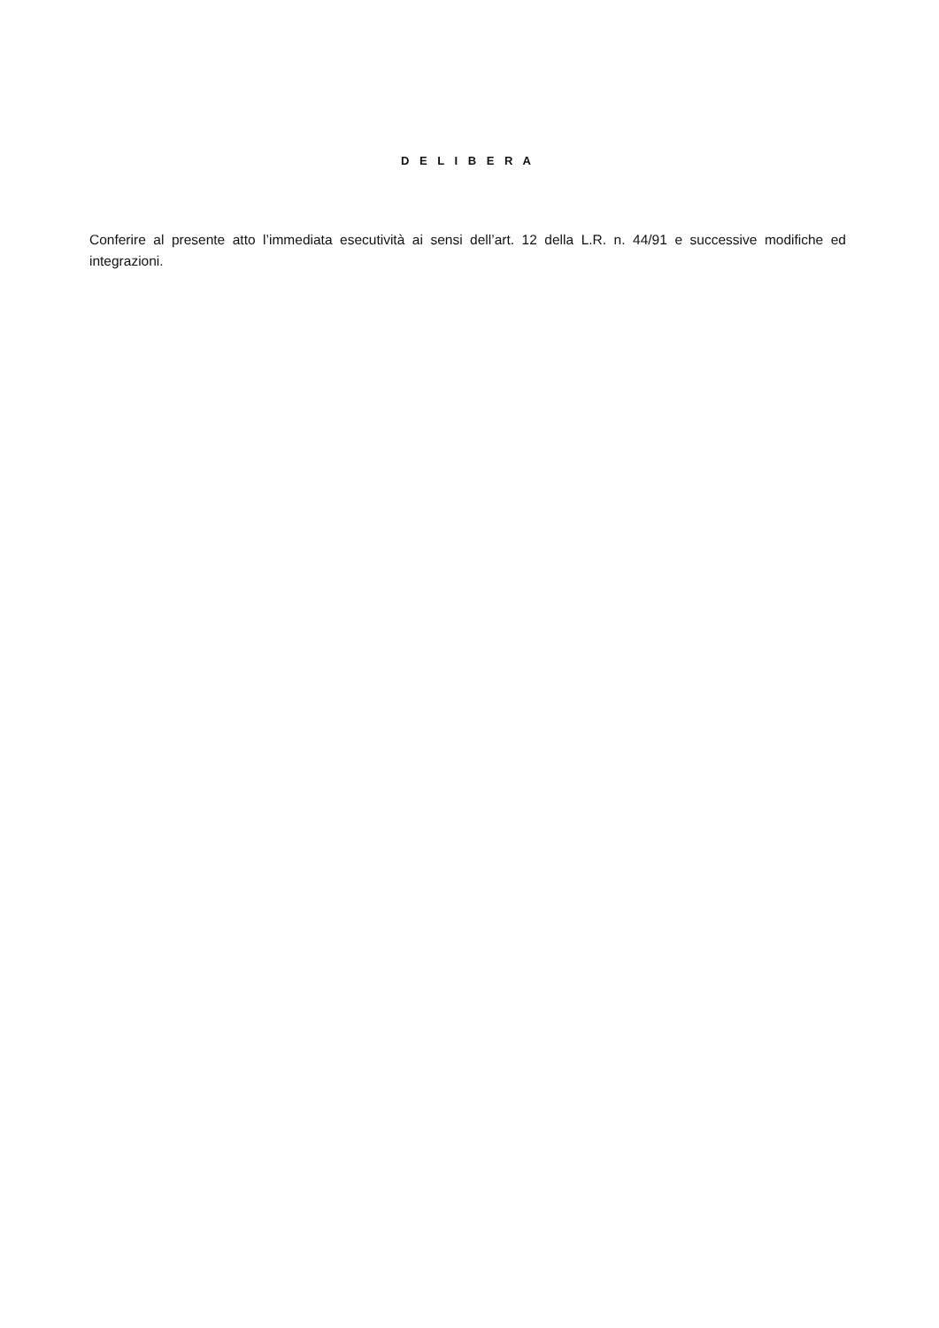D E L I B E R A
Conferire al presente atto l’immediata esecutività ai sensi dell’art. 12 della L.R. n. 44/91 e successive modifiche ed integrazioni.